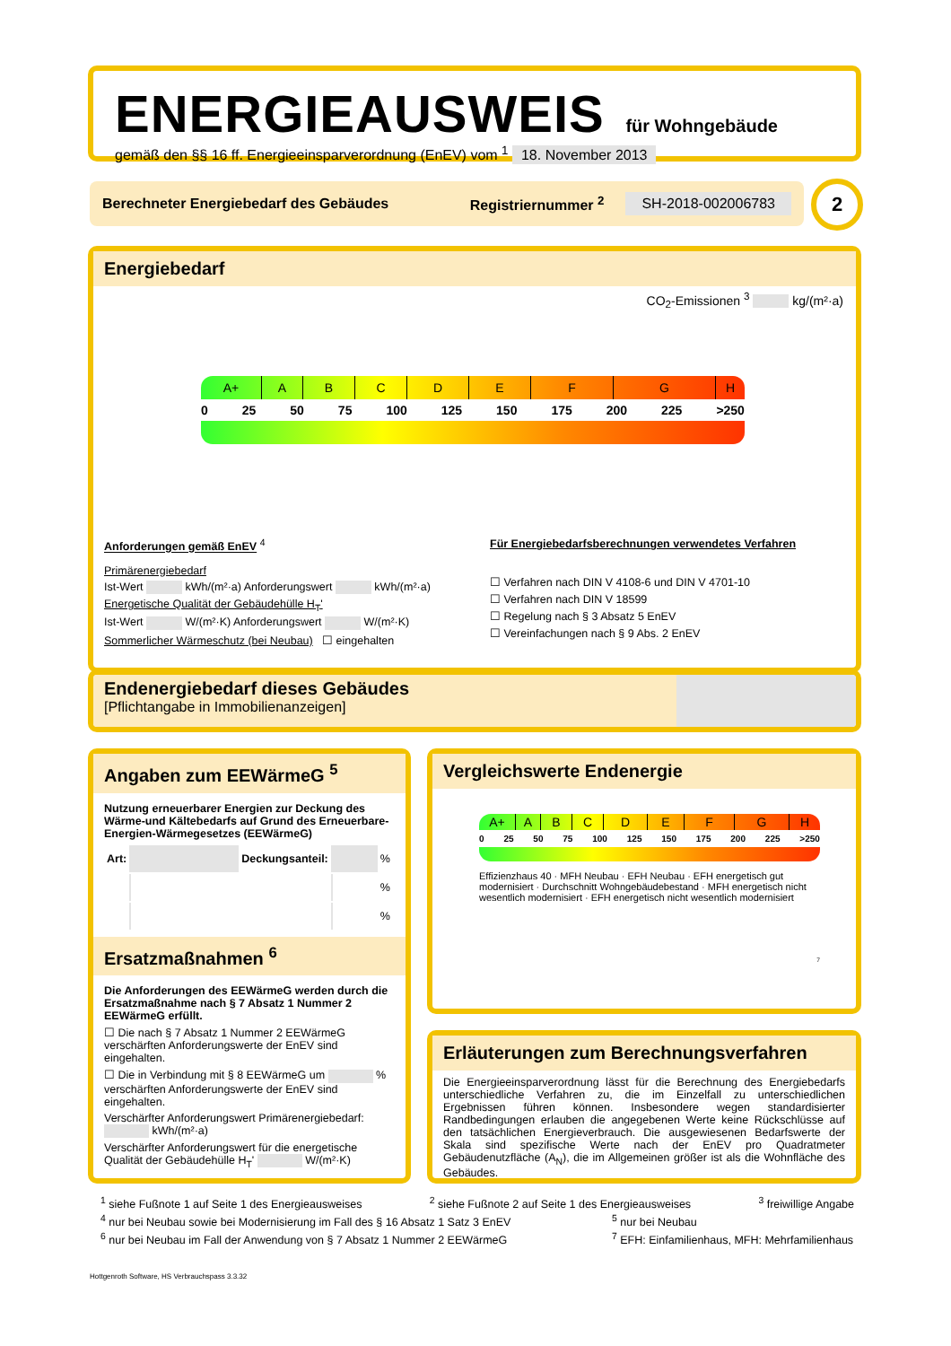ENERGIEAUSWEIS für Wohngebäude
gemäß den §§ 16 ff. Energieeinsparverordnung (EnEV) vom <sup>1</sup> 18. November 2013
Berechneter Energiebedarf des Gebäudes Registriernummer <sup>2</sup> SH-2018-002006783 2
Energiebedarf
CO<sub>2</sub>-Emissionen <sup>3</sup> kg/(m²·a)
A+ A B C D E F G H
0 25 50 75 100 125 150 175 200 225 >250
Anforderungen gemäß EnEV <sup>4</sup>
Primärenergiebedarf
Ist-Wert kWh/(m²·a) Anforderungswert kWh/(m²·a)
Energetische Qualität der Gebäudehülle H<sub>T</sub>'
Ist-Wert W/(m²·K) Anforderungswert W/(m²·K)
Sommerlicher Wärmeschutz (bei Neubau) ☐ eingehalten
Für Energiebedarfsberechnungen verwendetes Verfahren
☐ Verfahren nach DIN V 4108-6 und DIN V 4701-10
☐ Verfahren nach DIN V 18599
☐ Regelung nach § 3 Absatz 5 EnEV
☐ Vereinfachungen nach § 9 Abs. 2 EnEV
Endenergiebedarf dieses Gebäudes
[Pflichtangabe in Immobilienanzeigen]
Angaben zum EEWärmeG <sup>5</sup>
Nutzung erneuerbarer Energien zur Deckung des Wärme-und Kältebedarfs auf Grund des Erneuerbare-Energien-Wärmegesetzes (EEWärmeG)
| Art: | | Deckungsanteil: | | % |
| | | | | % |
| | | | | % |
Ersatzmaßnahmen <sup>6</sup>
Die Anforderungen des EEWärmeG werden durch die Ersatzmaßnahme nach § 7 Absatz 1 Nummer 2 EEWärmeG erfüllt.
☐ Die nach § 7 Absatz 1 Nummer 2 EEWärmeG verschärften Anforderungswerte der EnEV sind eingehalten.
☐ Die in Verbindung mit § 8 EEWärmeG um % verschärften Anforderungswerte der EnEV sind eingehalten.
Verschärfter Anforderungswert Primärenergiebedarf: kWh/(m²·a)
Verschärfter Anforderungswert für die energetische Qualität der Gebäudehülle H<sub>T</sub>' W/(m²·K)
Vergleichswerte Endenergie
A+ A B C D E F G H
0 25 50 75 100 125 150 175 200 225 >250
Effizienzhaus 40 · MFH Neubau · EFH Neubau · EFH energetisch gut modernisiert · Durchschnitt Wohngebäudebestand · MFH energetisch nicht wesentlich modernisiert · EFH energetisch nicht wesentlich modernisiert
<sup>7</sup>
Erläuterungen zum Berechnungsverfahren
Die Energieeinsparverordnung lässt für die Berechnung des Energiebedarfs unterschiedliche Verfahren zu, die im Einzelfall zu unterschiedlichen Ergebnissen führen können. Insbesondere wegen standardisierter Randbedingungen erlauben die angegebenen Werte keine Rückschlüsse auf den tatsächlichen Energieverbrauch. Die ausgewiesenen Bedarfswerte der Skala sind spezifische Werte nach der EnEV pro Quadratmeter Gebäudenutzfläche (A<sub>N</sub>), die im Allgemeinen größer ist als die Wohnfläche des Gebäudes.
<sup>1</sup> siehe Fußnote 1 auf Seite 1 des Energieausweises <sup>2</sup> siehe Fußnote 2 auf Seite 1 des Energieausweises <sup>3</sup> freiwillige Angabe
<sup>4</sup> nur bei Neubau sowie bei Modernisierung im Fall des § 16 Absatz 1 Satz 3 EnEV <sup>5</sup> nur bei Neubau
<sup>6</sup> nur bei Neubau im Fall der Anwendung von § 7 Absatz 1 Nummer 2 EEWärmeG <sup>7</sup> EFH: Einfamilienhaus, MFH: Mehrfamilienhaus
Hottgenroth Software, HS Verbrauchspass 3.3.32